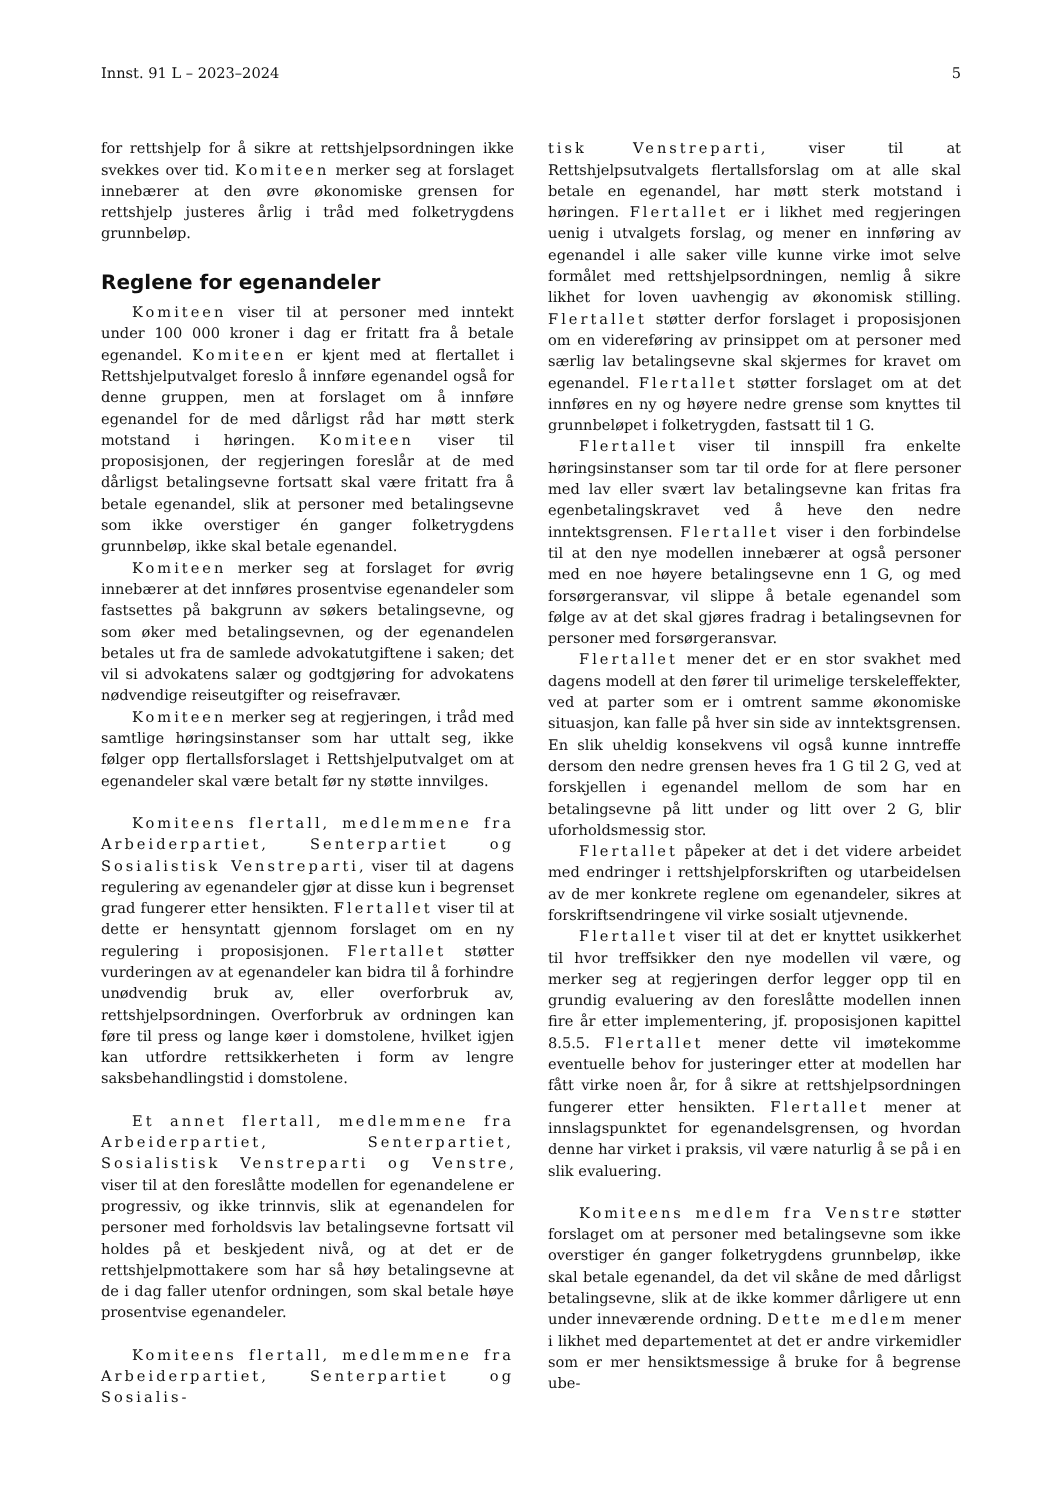Innst. 91 L – 2023–2024 5
for rettshjelp for å sikre at rettshjelpsordningen ikke svekkes over tid. Komiteen merker seg at forslaget innebærer at den øvre økonomiske grensen for rettshjelp justeres årlig i tråd med folketrygdens grunnbeløp.
Reglene for egenandeler
Komiteen viser til at personer med inntekt under 100 000 kroner i dag er fritatt fra å betale egenandel. Komiteen er kjent med at flertallet i Rettshjelputvalget foreslo å innføre egenandel også for denne gruppen, men at forslaget om å innføre egenandel for de med dårligst råd har møtt sterk motstand i høringen. Komiteen viser til proposisjonen, der regjeringen foreslår at de med dårligst betalingsevne fortsatt skal være fritatt fra å betale egenandel, slik at personer med betalingsevne som ikke overstiger én ganger folketrygdens grunnbeløp, ikke skal betale egenandel.
Komiteen merker seg at forslaget for øvrig innebærer at det innføres prosentvise egenandeler som fastsettes på bakgrunn av søkers betalingsevne, og som øker med betalingsevnen, og der egenandelen betales ut fra de samlede advokatutgiftene i saken; det vil si advokatens salær og godtgjøring for advokatens nødvendige reiseutgifter og reisefravær.
Komiteen merker seg at regjeringen, i tråd med samtlige høringsinstanser som har uttalt seg, ikke følger opp flertallsforslaget i Rettshjelputvalget om at egenandeler skal være betalt før ny støtte innvilges.
Komiteens flertall, medlemmene fra Arbeiderpartiet, Senterpartiet og Sosialistisk Venstreparti, viser til at dagens regulering av egenandeler gjør at disse kun i begrenset grad fungerer etter hensikten. Flertallet viser til at dette er hensyntatt gjennom forslaget om en ny regulering i proposisjonen. Flertallet støtter vurderingen av at egenandeler kan bidra til å forhindre unødvendig bruk av, eller overforbruk av, rettshjelpsordningen. Overforbruk av ordningen kan føre til press og lange køer i domstolene, hvilket igjen kan utfordre rettsikkerheten i form av lengre saksbehandlingstid i domstolene.
Et annet flertall, medlemmene fra Arbeiderpartiet, Senterpartiet, Sosialistisk Venstreparti og Venstre, viser til at den foreslåtte modellen for egenandelene er progressiv, og ikke trinnvis, slik at egenandelen for personer med forholdsvis lav betalingsevne fortsatt vil holdes på et beskjedent nivå, og at det er de rettshjelpmottakere som har så høy betalingsevne at de i dag faller utenfor ordningen, som skal betale høye prosentvise egenandeler.
Komiteens flertall, medlemmene fra Arbeiderpartiet, Senterpartiet og Sosialis-
tisk Venstreparti, viser til at Rettshjelpsutvalgets flertallsforslag om at alle skal betale en egenandel, har møtt sterk motstand i høringen. Flertallet er i likhet med regjeringen uenig i utvalgets forslag, og mener en innføring av egenandel i alle saker ville kunne virke imot selve formålet med rettshjelpsordningen, nemlig å sikre likhet for loven uavhengig av økonomisk stilling. Flertallet støtter derfor forslaget i proposisjonen om en videreføring av prinsippet om at personer med særlig lav betalingsevne skal skjermes for kravet om egenandel. Flertallet støtter forslaget om at det innføres en ny og høyere nedre grense som knyttes til grunnbeløpet i folketrygden, fastsatt til 1 G.
Flertallet viser til innspill fra enkelte høringsinstanser som tar til orde for at flere personer med lav eller svært lav betalingsevne kan fritas fra egenbetalingskravet ved å heve den nedre inntektsgrensen. Flertallet viser i den forbindelse til at den nye modellen innebærer at også personer med en noe høyere betalingsevne enn 1 G, og med forsørgeransvar, vil slippe å betale egenandel som følge av at det skal gjøres fradrag i betalingsevnen for personer med forsørgeransvar.
Flertallet mener det er en stor svakhet med dagens modell at den fører til urimelige terskeleffekter, ved at parter som er i omtrent samme økonomiske situasjon, kan falle på hver sin side av inntektsgrensen. En slik uheldig konsekvens vil også kunne inntreffe dersom den nedre grensen heves fra 1 G til 2 G, ved at forskjellen i egenandel mellom de som har en betalingsevne på litt under og litt over 2 G, blir uforholdsmessig stor.
Flertallet påpeker at det i det videre arbeidet med endringer i rettshjelpforskriften og utarbeidelsen av de mer konkrete reglene om egenandeler, sikres at forskriftsendringene vil virke sosialt utjevnende.
Flertallet viser til at det er knyttet usikkerhet til hvor treffsikker den nye modellen vil være, og merker seg at regjeringen derfor legger opp til en grundig evaluering av den foreslåtte modellen innen fire år etter implementering, jf. proposisjonen kapittel 8.5.5. Flertallet mener dette vil imøtekomme eventuelle behov for justeringer etter at modellen har fått virke noen år, for å sikre at rettshjelpsordningen fungerer etter hensikten. Flertallet mener at innslagspunktet for egenandelsgrensen, og hvordan denne har virket i praksis, vil være naturlig å se på i en slik evaluering.
Komiteens medlem fra Venstre støtter forslaget om at personer med betalingsevne som ikke overstiger én ganger folketrygdens grunnbeløp, ikke skal betale egenandel, da det vil skåne de med dårligst betalingsevne, slik at de ikke kommer dårligere ut enn under inneværende ordning. Dette medlem mener i likhet med departementet at det er andre virkemidler som er mer hensiktsmessige å bruke for å begrense ube-